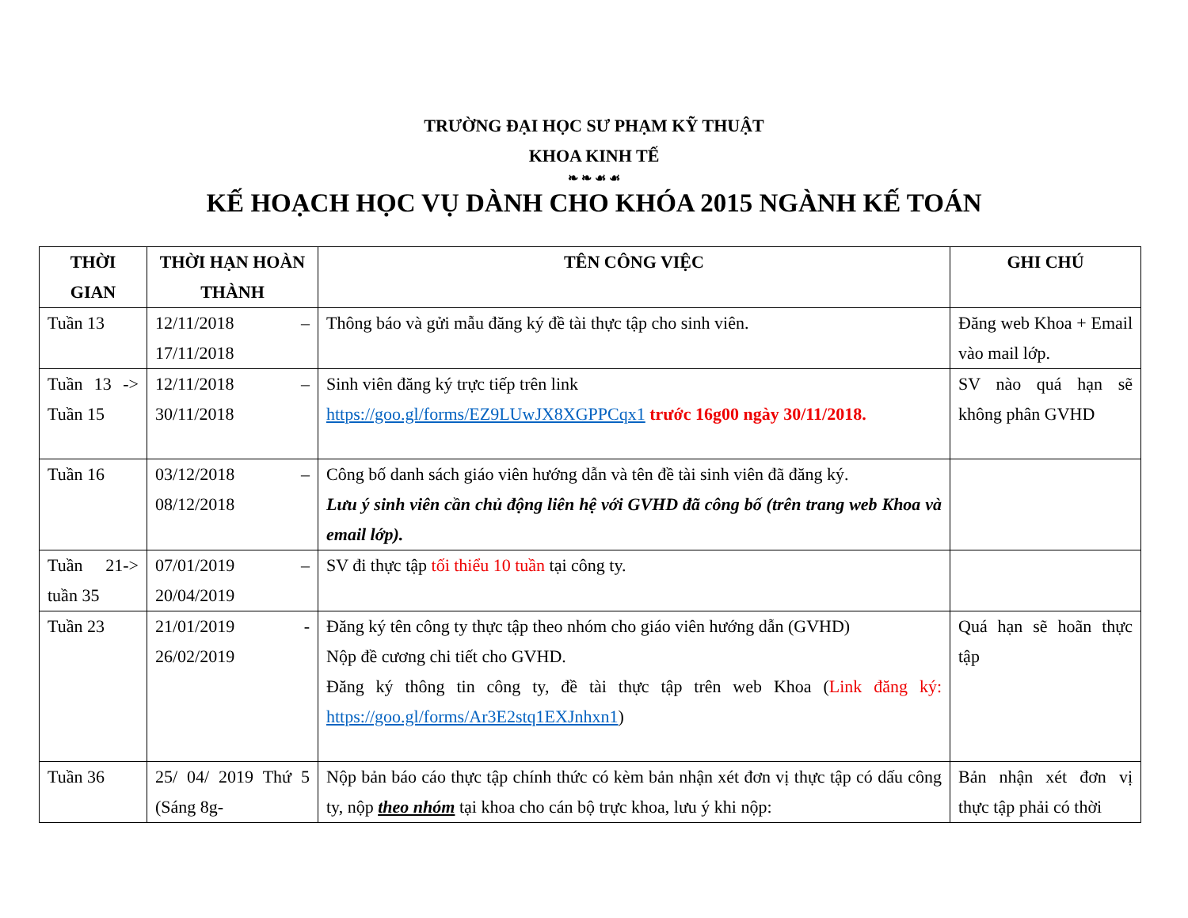TRƯỜNG ĐẠI HỌC SƯ PHẠM KỸ THUẬT
KHOA KINH TẾ
❧ ❧ ☙ ☙
KẾ HOẠCH HỌC VỤ DÀNH CHO KHÓA 2015 NGÀNH KẾ TOÁN
| THỜI GIAN | THỜI HẠN HOÀN THÀNH | TÊN CÔNG VIỆC | GHI CHÚ |
| --- | --- | --- | --- |
| Tuần 13 | 12/11/2018 – 17/11/2018 | Thông báo và gửi mẫu đăng ký đề tài thực tập cho sinh viên. | Đăng web Khoa + Email vào mail lớp. |
| Tuần 13 -> Tuần 15 | 12/11/2018 – 30/11/2018 | Sinh viên đăng ký trực tiếp trên link https://goo.gl/forms/EZ9LUwJX8XGPPCqx1 trước 16g00 ngày 30/11/2018. | SV nào quá hạn sẽ không phân GVHD |
| Tuần 16 | 03/12/2018 – 08/12/2018 | Công bố danh sách giáo viên hướng dẫn và tên đề tài sinh viên đã đăng ký. Lưu ý sinh viên cần chủ động liên hệ với GVHD đã công bố (trên trang web Khoa và email lớp). | |
| Tuần 21-> tuần 35 | 07/01/2019 – 20/04/2019 | SV đi thực tập tối thiểu 10 tuần tại công ty. | |
| Tuần 23 | 21/01/2019 - 26/02/2019 | Đăng ký tên công ty thực tập theo nhóm cho giáo viên hướng dẫn (GVHD) Nộp đề cương chi tiết cho GVHD. Đăng ký thông tin công ty, đề tài thực tập trên web Khoa ( Link đăng ký: https://goo.gl/forms/Ar3E2stq1EXJnhxn1 ) | Quá hạn sẽ hoãn thực tập |
| Tuần 36 | 25/ 04/ 2019 Thứ 5 (Sáng 8g- | Nộp bản báo cáo thực tập chính thức có kèm bản nhận xét đơn vị thực tập có dấu công ty, nộp theo nhóm tại khoa cho cán bộ trực khoa, lưu ý khi nộp: | Bản nhận xét đơn vị thực tập phải có thời |